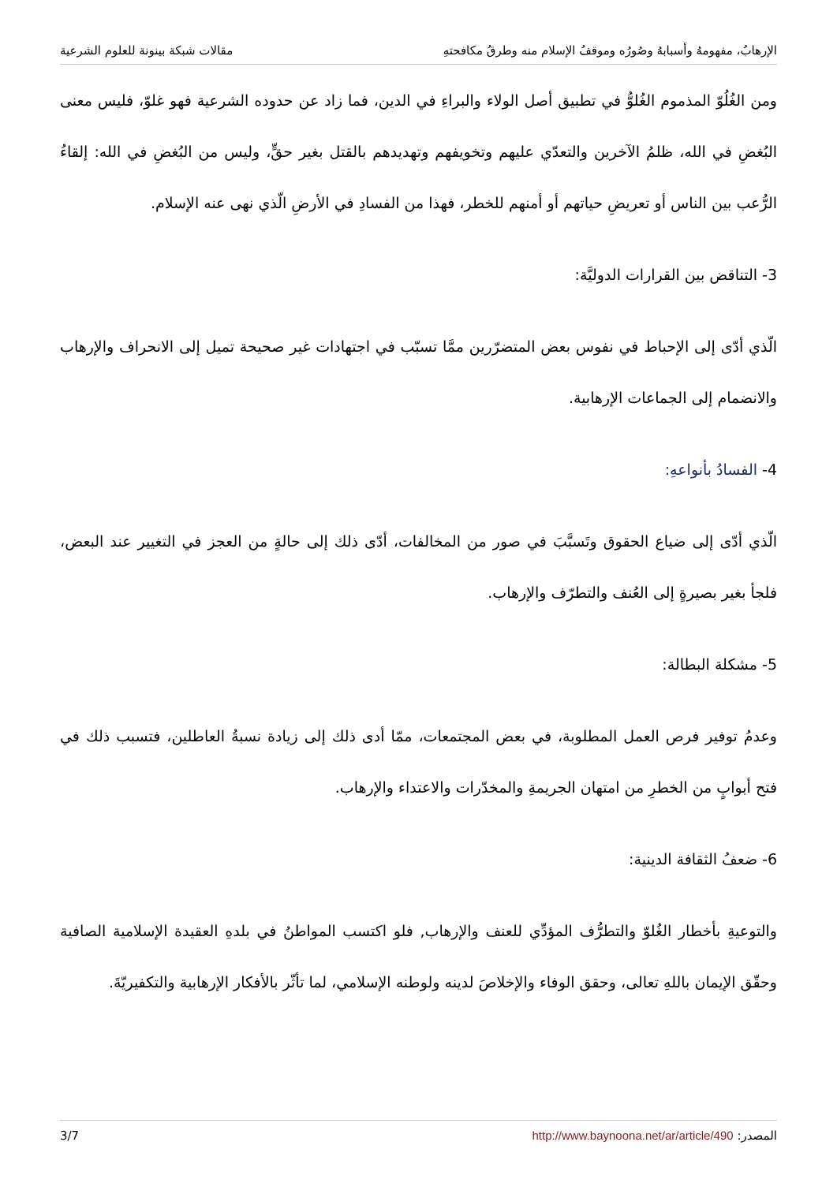الإرهابُ، مفهومهُ وأسبابهُ وصُورُه وموقفُ الإسلام منه وطرقُ مكافحتهِ مقالات شبكة بينونة للعلوم الشرعية
ومن الغُلُوّ المذموم الغُلوُّ في تطبيق أصل الولاء والبراءِ في الدين، فما زاد عن حدوده الشرعية فهو غلوّ، فليس معنى البُغضِ في الله، ظلمُ الآخرين والتعدّي عليهم وتخويفهم وتهديدهم بالقتل بغير حقٍّ، وليس من البُغضِ في الله: إلقاءُ الرُّعب بين الناس أو تعريضِ حياتهم أو أمنهم للخطر، فهذا من الفسادِ في الأرضِ الّذي نهى عنه الإسلام.
3- التناقض بين القرارات الدوليَّة:
الّذي أدّى إلى الإحباط في نفوس بعض المتضرّرين ممَّا تسبّب في اجتهادات غير صحيحة تميل إلى الانحراف والإرهاب والانضمام إلى الجماعات الإرهابية.
4- الفسادُ بأنواعهِ:
الّذي أدّى إلى ضياع الحقوق وتَسبَّبَ في صور من المخالفات، أدّى ذلك إلى حالةٍ من العجز في التغيير عند البعض، فلجأ بغير بصيرةٍ إلى العُنف والتطرّف والإرهاب.
5- مشكلة البطالة:
وعدمُ توفير فرص العمل المطلوبة، في بعض المجتمعات، ممّا أدى ذلك إلى زيادة نسبةُ العاطلين، فتسبب ذلك في فتح أبوابٍ من الخطرِ من امتهان الجريمةِ والمخدّرات والاعتداء والإرهاب.
6- ضعفُ الثقافة الدينية:
والتوعيةِ بأخطار الغُلوّ والتطرُّف المؤدِّي للعنف والإرهاب, فلو اكتسب المواطنُ في بلدهِ العقيدة الإسلامية الصافية وحقّق الإيمان باللهِ تعالى، وحقق الوفاء والإخلاصَ لدينه ولوطنه الإسلامي، لما تأثّر بالأفكار الإرهابية والتكفيريّةَ.
المصدر: http://www.baynoona.net/ar/article/490 3/7